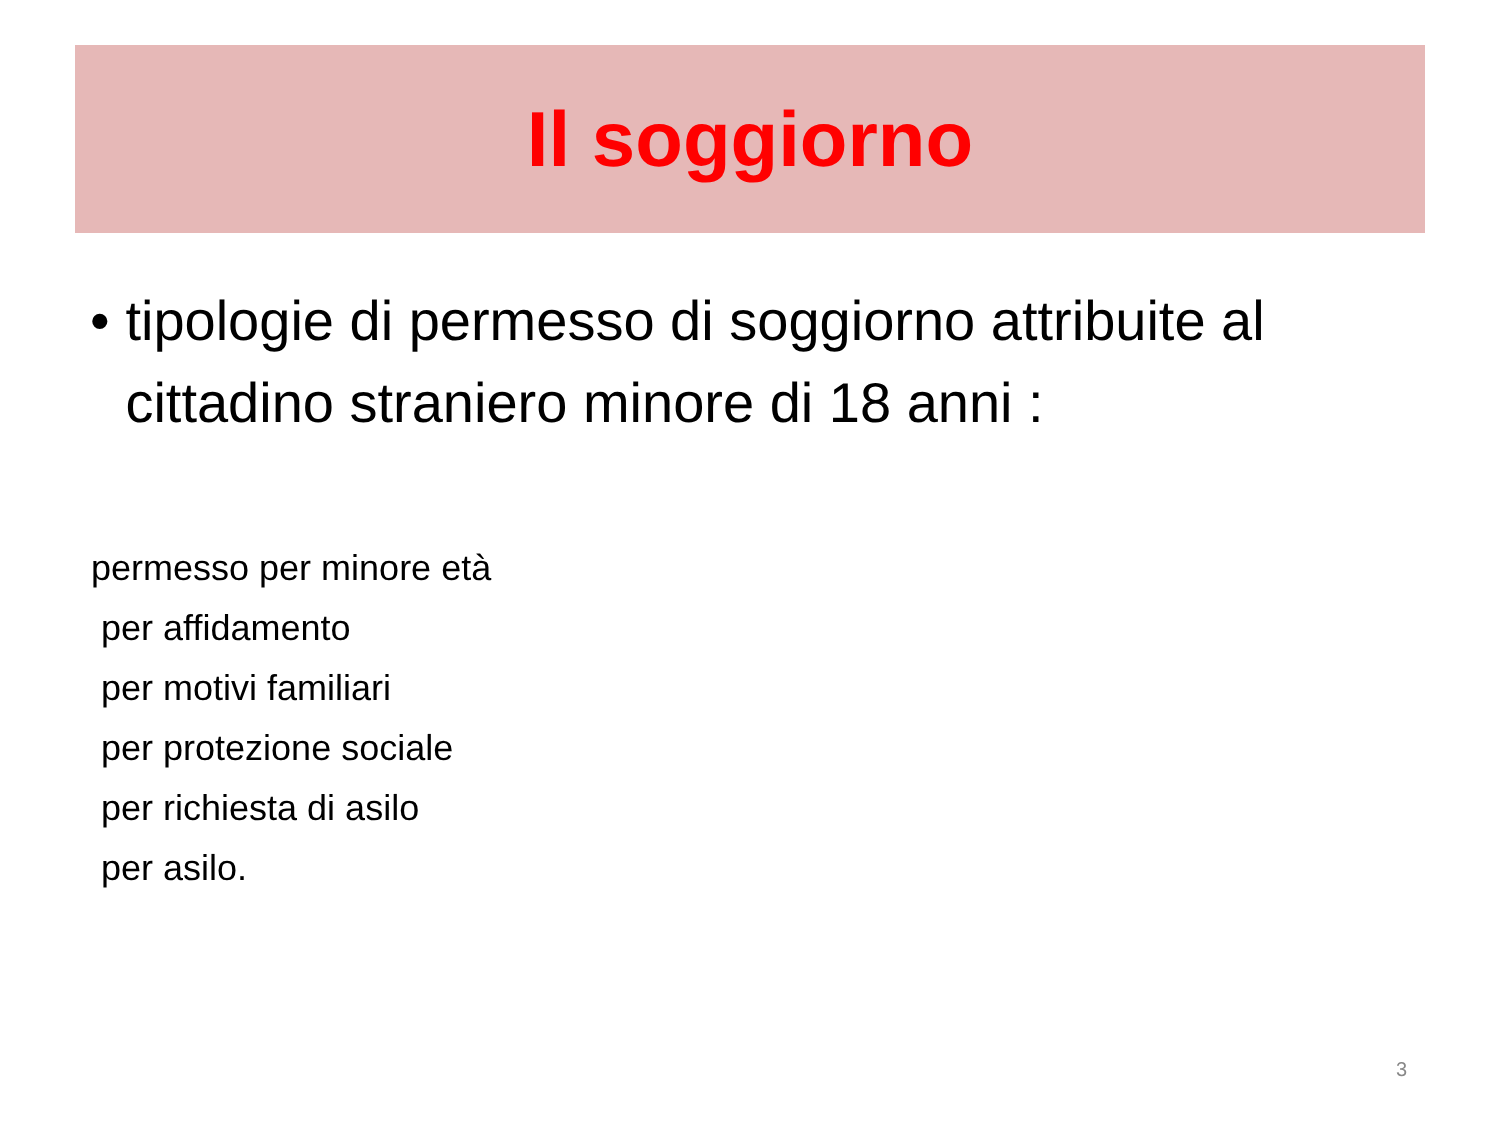Il soggiorno
• tipologie di permesso di soggiorno attribuite al cittadino straniero minore di 18 anni :
permesso per minore età
per affidamento
per motivi familiari
per protezione sociale
per richiesta di asilo
per asilo.
3